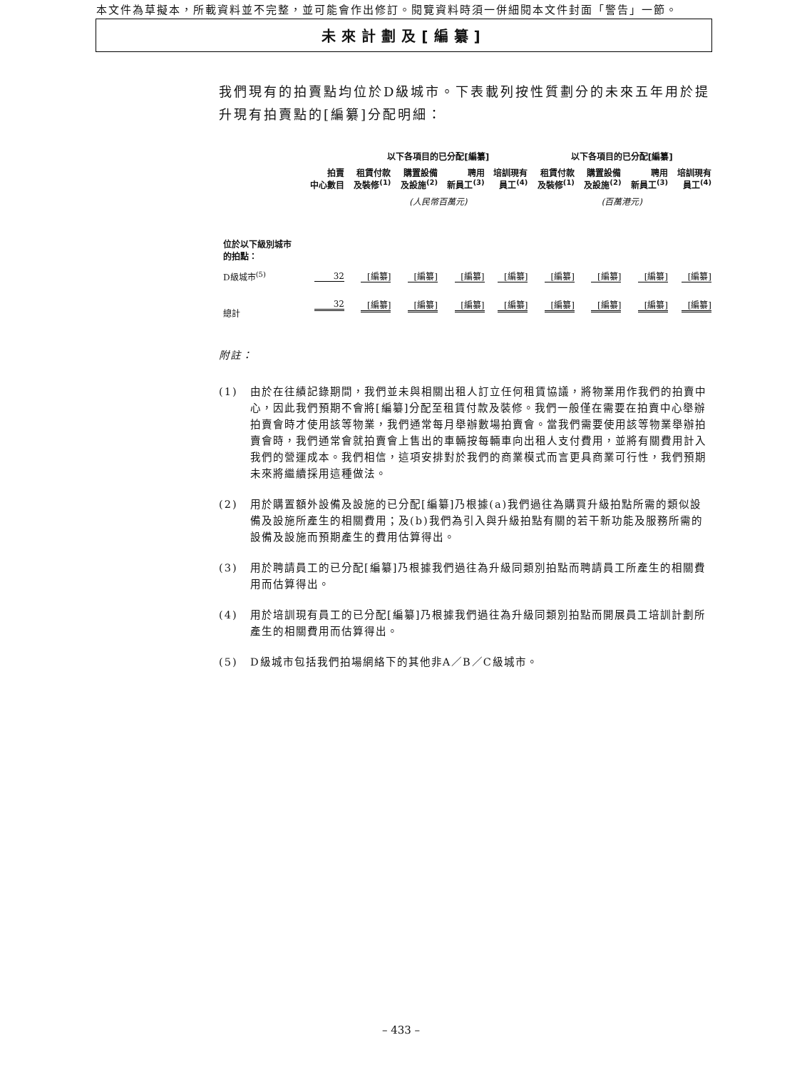本文件為草擬本，所載資料並不完整，並可能會作出修訂。閱覽資料時須一併細閱本文件封面「警告」一節。
未來計劃及[編纂]
我們現有的拍賣點均位於D級城市。下表載列按性質劃分的未來五年用於提升現有拍賣點的[編纂]分配明細：
| | | 以下各項目的已分配[編纂] | | | | 以下各項目的已分配[編纂] | | | |
| --- | --- | --- | --- | --- | --- | --- | --- | --- | --- |
| | 拍賣 中心數目 | 租賃付款 及裝修<sup>(1)</sup> | 購置設備 及設施<sup>(2)</sup> | 聘用 新員工<sup>(3)</sup> | 培訓現有 員工<sup>(4)</sup> | 租賃付款 及裝修<sup>(1)</sup> | 購置設備 及設施<sup>(2)</sup> | 聘用 新員工<sup>(3)</sup> | 培訓現有 員工<sup>(4)</sup> |
| | | (人民幣百萬元) | | | | (百萬港元) | | | |
| 位於以下級別城市 的拍點： | | | | | | | | | |
| D級城市<sup>(5)</sup> | 32 | [編纂] | [編纂] | [編纂] | [編纂] | [編纂] | [編纂] | [編纂] | [編纂] |
| 總計 | 32 | [編纂] | [編纂] | [編纂] | [編纂] | [編纂] | [編纂] | [編纂] | [編纂] |
附註：
(1) 由於在往績記錄期間，我們並未與相關出租人訂立任何租賃協議，將物業用作我們的拍賣中心，因此我們預期不會將[編纂]分配至租賃付款及裝修。我們一般僅在需要在拍賣中心舉辦拍賣會時才使用該等物業，我們通常每月舉辦數場拍賣會。當我們需要使用該等物業舉辦拍賣會時，我們通常會就拍賣會上售出的車輛按每輛車向出租人支付費用，並將有關費用計入我們的營運成本。我們相信，這項安排對於我們的商業模式而言更具商業可行性，我們預期未來將繼續採用這種做法。
(2) 用於購置額外設備及設施的已分配[編纂]乃根據(a)我們過往為購買升級拍點所需的類似設備及設施所產生的相關費用；及(b)我們為引入與升級拍點有關的若干新功能及服務所需的設備及設施而預期產生的費用估算得出。
(3) 用於聘請員工的已分配[編纂]乃根據我們過往為升級同類別拍點而聘請員工所產生的相關費用而估算得出。
(4) 用於培訓現有員工的已分配[編纂]乃根據我們過往為升級同類別拍點而開展員工培訓計劃所產生的相關費用而估算得出。
(5) D級城市包括我們拍場網絡下的其他非A／B／C級城市。
– 433 –